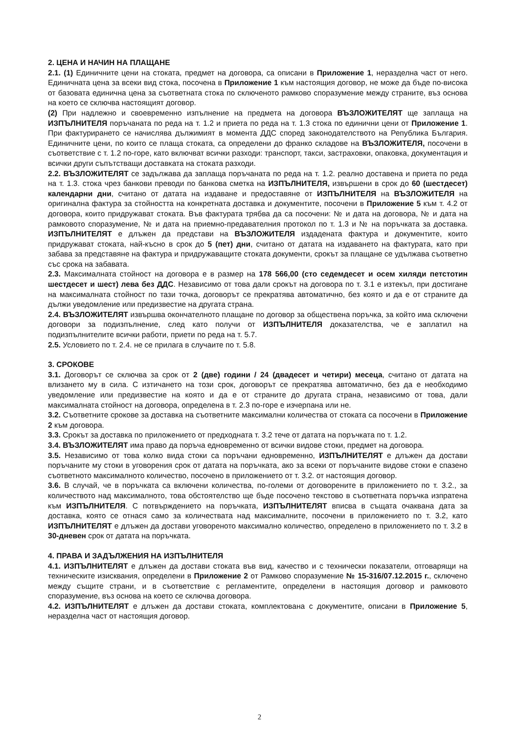2. ЦЕНА И НАЧИН НА ПЛАЩАНЕ
2.1. (1) Единичните цени на стоката, предмет на договора, са описани в Приложение 1, неразделна част от него. Единичната цена за всеки вид стока, посочена в Приложение 1 към настоящия договор, не може да бъде по-висока от базовата единична цена за съответната стока по сключеното рамково споразумение между страните, въз основа на което се сключва настоящият договор.
(2) При надлежно и своевременно изпълнение на предмета на договора ВЪЗЛОЖИТЕЛЯТ ще заплаща на ИЗПЪЛНИТЕЛЯ поръчаната по реда на т. 1.2 и приета по реда на т. 1.3 стока по единични цени от Приложение 1. При фактурирането се начислява дължимият в момента ДДС според законодателството на Република България. Единичните цени, по които се плаща стоката, са определени до франко складове на ВЪЗЛОЖИТЕЛЯ, посочени в съответствие с т. 1.2 по-горе, като включват всички разходи: транспорт, такси, застраховки, опаковка, документация и всички други съпътстващи доставката на стоката разходи.
2.2. ВЪЗЛОЖИТЕЛЯТ се задължава да заплаща поръчаната по реда на т. 1.2. реално доставена и приета по реда на т. 1.3. стока чрез банкови преводи по банкова сметка на ИЗПЪЛНИТЕЛЯ, извършени в срок до 60 (шестдесет) календарни дни, считано от датата на издаване и предоставяне от ИЗПЪЛНИТЕЛЯ на ВЪЗЛОЖИТЕЛЯ на оригинална фактура за стойността на конкретната доставка и документите, посочени в Приложение 5 към т. 4.2 от договора, които придружават стоката. Във фактурата трябва да са посочени: № и дата на договора, № и дата на рамковото споразумение, № и дата на приемно-предавателния протокол по т. 1.3 и № на поръчката за доставка. ИЗПЪЛНИТЕЛЯТ е длъжен да представи на ВЪЗЛОЖИТЕЛЯ издадената фактура и документите, които придружават стоката, най-късно в срок до 5 (пет) дни, считано от датата на издаването на фактурата, като при забава за представяне на фактура и придружаващите стоката документи, срокът за плащане се удължава съответно със срока на забавата.
2.3. Максималната стойност на договора е в размер на 178 566,00 (сто седемдесет и осем хиляди петстотин шестдесет и шест) лева без ДДС. Независимо от това дали срокът на договора по т. 3.1 е изтекъл, при достигане на максималната стойност по тази точка, договорът се прекратява автоматично, без която и да е от страните да дължи уведомление или предизвестие на другата страна.
2.4. ВЪЗЛОЖИТЕЛЯТ извършва окончателното плащане по договор за обществена поръчка, за който има сключени договори за подизпълнение, след като получи от ИЗПЪЛНИТЕЛЯ доказателства, че е заплатил на подизпълнителите всички работи, приети по реда на т. 5.7.
2.5. Условието по т. 2.4. не се прилага в случаите по т. 5.8.
3. СРОКОВЕ
3.1. Договорът се сключва за срок от 2 (две) години / 24 (двадесет и четири) месеца, считано от датата на влизането му в сила. С изтичането на този срок, договорът се прекратява автоматично, без да е необходимо уведомление или предизвестие на която и да е от страните до другата страна, независимо от това, дали максималната стойност на договора, определена в т. 2.3 по-горе е изчерпана или не.
3.2. Съответните срокове за доставка на съответните максимални количества от стоката са посочени в Приложение 2 към договора.
3.3. Срокът за доставка по приложението от предходната т. 3.2 тече от датата на поръчката по т. 1.2.
3.4. ВЪЗЛОЖИТЕЛЯТ има право да поръча едновременно от всички видове стоки, предмет на договора.
3.5. Независимо от това колко вида стоки са поръчани едновременно, ИЗПЪЛНИТЕЛЯТ е длъжен да достави поръчаните му стоки в уговорения срок от датата на поръчката, ако за всеки от поръчаните видове стоки е спазено съответното максималното количество, посочено в приложението от т. 3.2. от настоящия договор.
3.6. В случай, че в поръчката са включени количества, по-големи от договорените в приложението по т. 3.2., за количеството над максималното, това обстоятелство ще бъде посочено текстово в съответната поръчка изпратена към ИЗПЪЛНИТЕЛЯ. С потвърждението на поръчката, ИЗПЪЛНИТЕЛЯТ вписва в същата очаквана дата за доставка, която се отнася само за количествата над максималните, посочени в приложението по т. 3.2, като ИЗПЪЛНИТЕЛЯТ е длъжен да достави уговореното максимално количество, определено в приложението по т. 3.2 в 30-дневен срок от датата на поръчката.
4. ПРАВА И ЗАДЪЛЖЕНИЯ НА ИЗПЪЛНИТЕЛЯ
4.1. ИЗПЪЛНИТЕЛЯТ е длъжен да достави стоката във вид, качество и с технически показатели, отговарящи на техническите изисквания, определени в Приложение 2 от Рамково споразумение № 15-316/07.12.2015 г., сключено между същите страни, и в съответствие с регламентите, определени в настоящия договор и рамковото споразумение, въз основа на което се сключва договора.
4.2. ИЗПЪЛНИТЕЛЯТ е длъжен да достави стоката, комплектована с документите, описани в Приложение 5, неразделна част от настоящия договор.
2